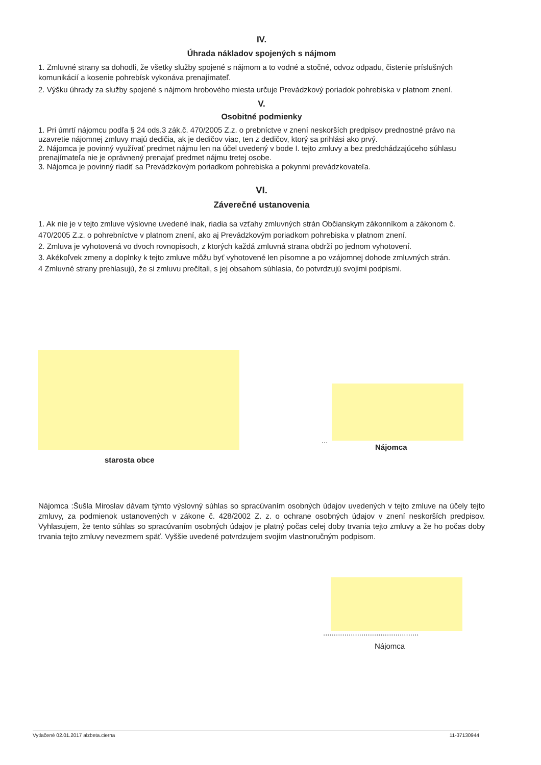IV.
Úhrada nákladov spojených s nájmom
1. Zmluvné strany sa dohodli, že všetky služby spojené s nájmom a to vodné a stočné, odvoz odpadu, čistenie príslušných komunikácií a kosenie pohrebísk vykonáva prenajímateľ.
2. Výšku úhrady za služby spojené s nájmom hrobového miesta určuje Prevádzkový poriadok pohrebiska v platnom znení.
V.
Osobitné podmienky
1. Pri úmrtí nájomcu podľa § 24 ods.3 zák.č. 470/2005 Z.z. o prebníctve v znení neskorších predpisov prednostné právo na uzavretie nájomnej zmluvy majú dedičia, ak je dedičov viac, ten z dedičov, ktorý sa prihlási ako prvý.
2. Nájomca je povinný využívať predmet nájmu len na účel uvedený v bode I. tejto zmluvy a bez predchádzajúceho súhlasu prenajímateľa nie je oprávnený prenajať predmet nájmu tretej osobe.
3. Nájomca je povinný riadiť sa Prevádzkovým poriadkom pohrebiska a pokynmi prevádzkovateľa.
VI.
Záverečné ustanovenia
1. Ak nie je v tejto zmluve výslovne uvedené inak, riadia sa vzťahy zmluvných strán Občianskym zákonníkom a zákonom č. 470/2005 Z.z. o pohrebníctve v platnom znení, ako aj Prevádzkovým poriadkom pohrebiska v platnom znení.
2. Zmluva je vyhotovená vo dvoch rovnopisoch, z ktorých každá zmluvná strana obdrží po jednom vyhotovení.
3. Akékoľvek zmeny a doplnky k tejto zmluve môžu byť vyhotovené len písomne a po vzájomnej dohode zmluvných strán.
4 Zmluvné strany prehlasujú, že si zmluvu prečítali, s jej obsahom súhlasia, čo potvrdzujú svojimi podpismi.
...
Nájomca
starosta obce
Nájomca :Šušla Miroslav dávam týmto výslovný súhlas so spracúvaním osobných údajov uvedených v tejto zmluve na účely tejto zmluvy, za podmienok ustanovených v zákone č. 428/2002 Z. z. o ochrane osobných údajov v znení neskorších predpisov. Vyhlasujem, že tento súhlas so spracúvaním osobných údajov je platný počas celej doby trvania tejto zmluvy a že ho počas doby trvania tejto zmluvy nevezmem späť. Vyššie uvedené potvrdzujem svojím vlastnoručným podpisom.
.............................................
Nájomca
Vytlačené 02.01.2017 alzbeta.cierna 11-37130944